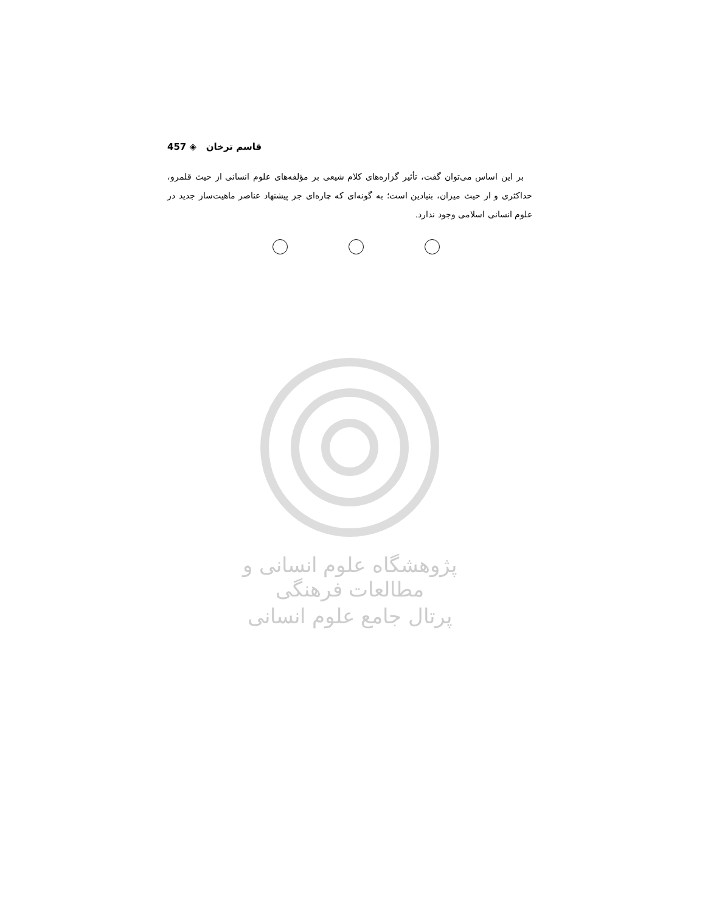457 ◈ قاسم ترخان
بر این اساس می‌توان گفت، تأثیر گزاره‌های کلام شیعی بر مؤلفه‌های علوم انسانی از حیث قلمرو، حداکثری و از حیث میزان، بنیادین است؛ به گونه‌ای که چاره‌ای جز پیشنهاد عناصر ماهیت‌ساز جدید در علوم انسانی اسلامی وجود ندارد.
پژوهشگاه علوم انسانی و مطالعات فرهنگی
پرتال جامع علوم انسانی